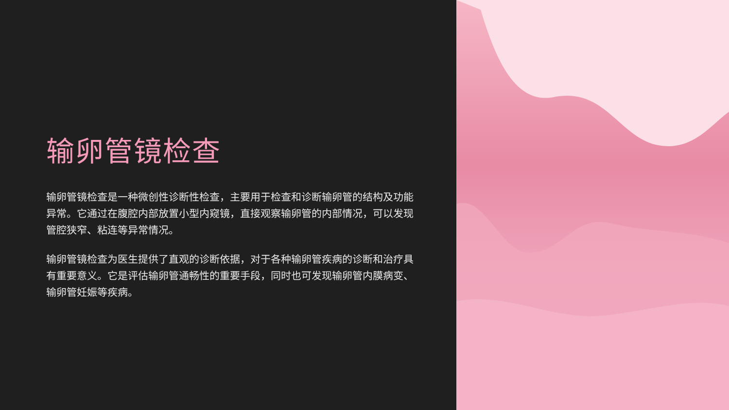输卵管镜检查
输卵管镜检查是一种微创性诊断性检查，主要用于检查和诊断输卵管的结构及功能异常。它通过在腹腔内部放置小型内窥镜，直接观察输卵管的内部情况，可以发现管腔狭窄、粘连等异常情况。
输卵管镜检查为医生提供了直观的诊断依据，对于各种输卵管疾病的诊断和治疗具有重要意义。它是评估输卵管通畅性的重要手段，同时也可发现输卵管内膜病变、输卵管妊娠等疾病。